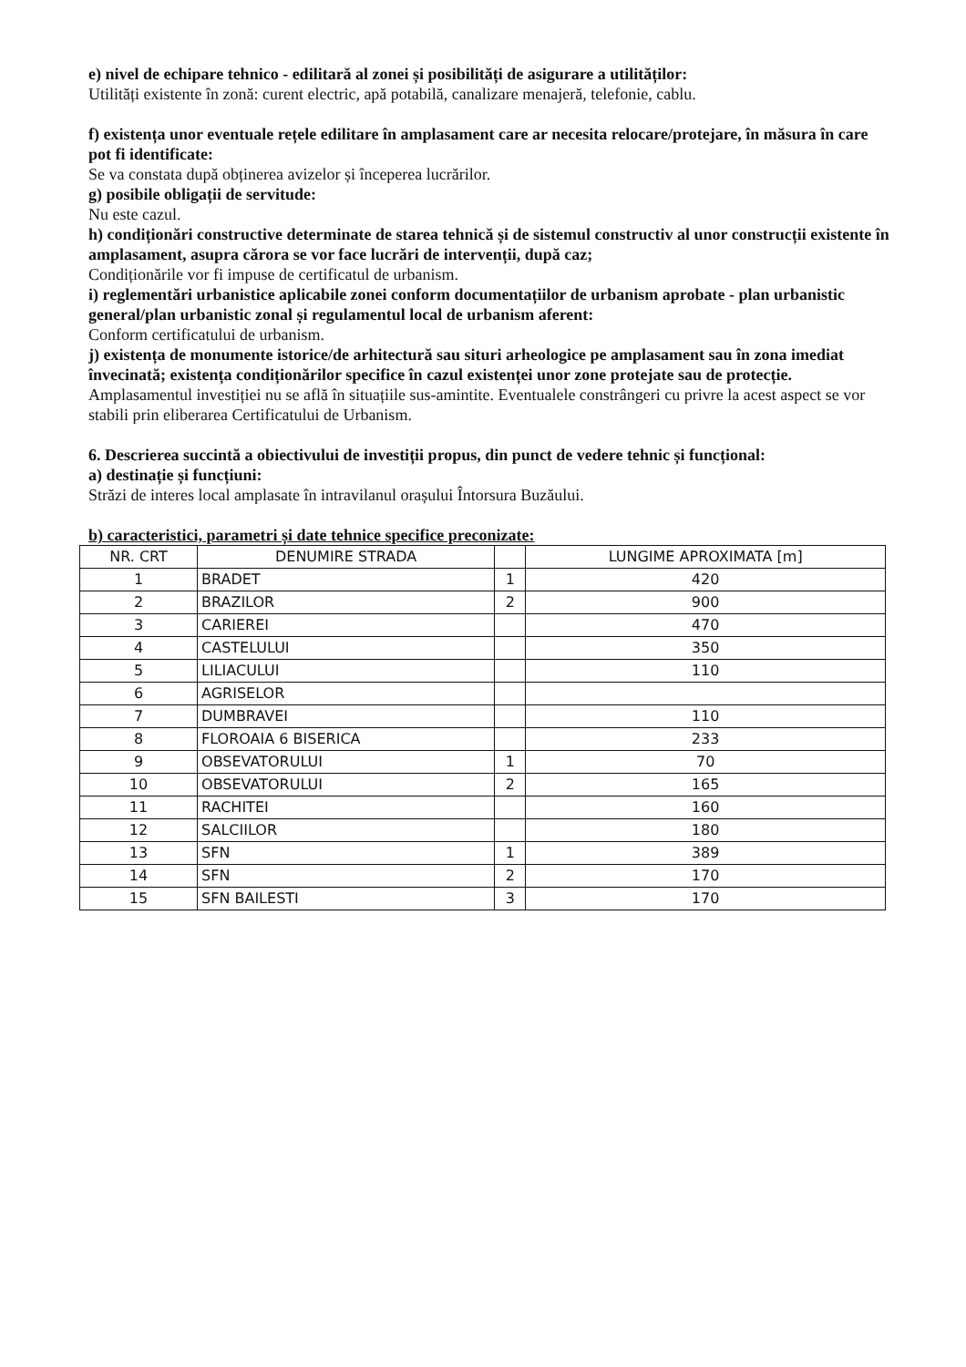e) nivel de echipare tehnico - edilitară al zonei și posibilități de asigurare a utilităților:
Utilități existente în zonă: curent electric, apă potabilă, canalizare menajeră, telefonie, cablu.
f) existența unor eventuale rețele edilitare în amplasament care ar necesita relocare/protejare, în măsura în care pot fi identificate:
Se va constata după obținerea avizelor și începerea lucrărilor.
g) posibile obligații de servitude:
Nu este cazul.
h) condiționări constructive determinate de starea tehnică și de sistemul constructiv al unor construcții existente în amplasament, asupra cărora se vor face lucrări de intervenții, după caz;
Condiționările vor fi impuse de certificatul de urbanism.
i) reglementări urbanistice aplicabile zonei conform documentațiilor de urbanism aprobate - plan urbanistic general/plan urbanistic zonal și regulamentul local de urbanism aferent:
Conform certificatului de urbanism.
j) existența de monumente istorice/de arhitectură sau situri arheologice pe amplasament sau în zona imediat învecinată; existența condiționărilor specifice în cazul existenței unor zone protejate sau de protecție.
Amplasamentul investiției nu se află în situațiile sus-amintite. Eventualele constrângeri cu privre la acest aspect se vor stabili prin eliberarea Certificatului de Urbanism.
6. Descrierea succintă a obiectivului de investiții propus, din punct de vedere tehnic și funcțional:
a) destinație și funcțiuni:
Străzi de interes local amplasate în intravilanul orașului Întorsura Buzăului.
b) caracteristici, parametri și date tehnice specifice preconizate:
| NR. CRT | DENUMIRE STRADA | | LUNGIME APROXIMATA [m] |
| --- | --- | --- | --- |
| 1 | BRADET | 1 | 420 |
| 2 | BRAZILOR | 2 | 900 |
| 3 | CARIEREI | | 470 |
| 4 | CASTELULUI | | 350 |
| 5 | LILIACULUI | | 110 |
| 6 | AGRISELOR | | |
| 7 | DUMBRAVEI | | 110 |
| 8 | FLOROAIA 6 BISERICA | | 233 |
| 9 | OBSEVATORULUI | 1 | 70 |
| 10 | OBSEVATORULUI | 2 | 165 |
| 11 | RACHITEI | | 160 |
| 12 | SALCIILOR | | 180 |
| 13 | SFN | 1 | 389 |
| 14 | SFN | 2 | 170 |
| 15 | SFN BAILESTI | 3 | 170 |